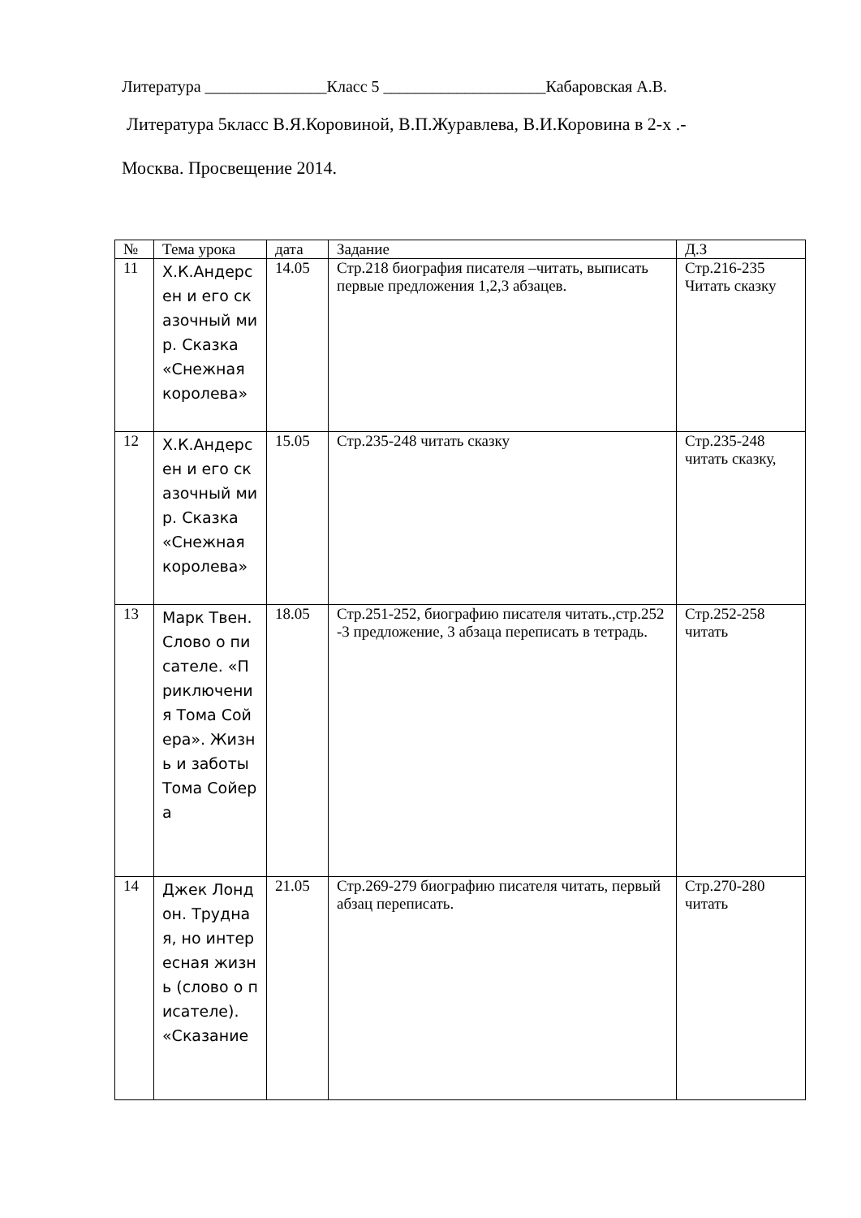Литература _______________Класс 5 ____________________Кабаровская А.В.
Литература 5класс В.Я.Коровиной, В.П.Журавлева, В.И.Коровина в 2-х .-
Москва. Просвещение 2014.
| № | Тема урока | дата | Задание | Д.З |
| --- | --- | --- | --- | --- |
| 11 | Х.К.Андерсен и его сказочный мир. Сказка «Снежная королева» | 14.05 | Стр.218 биография писателя –читать, выписать первые предложения 1,2,3 абзацев. | Стр.216-235 Читать сказку |
| 12 | Х.К.Андерсен и его сказочный мир. Сказка «Снежная королева» | 15.05 | Стр.235-248 читать сказку | Стр.235-248 читать сказку, |
| 13 | Марк Твен. Слово о писателе. «Приключения Тома Сойера». Жизнь и заботы Тома Сойера | 18.05 | Стр.251-252, биографию писателя читать.,стр.252 -3 предложение, 3 абзаца переписать в тетрадь. | Стр.252-258 читать |
| 14 | Джек Лондон. Трудная, но интересная жизнь (слово о писателе). «Сказание | 21.05 | Стр.269-279 биографию писателя читать, первый абзац переписать. | Стр.270-280 читать |